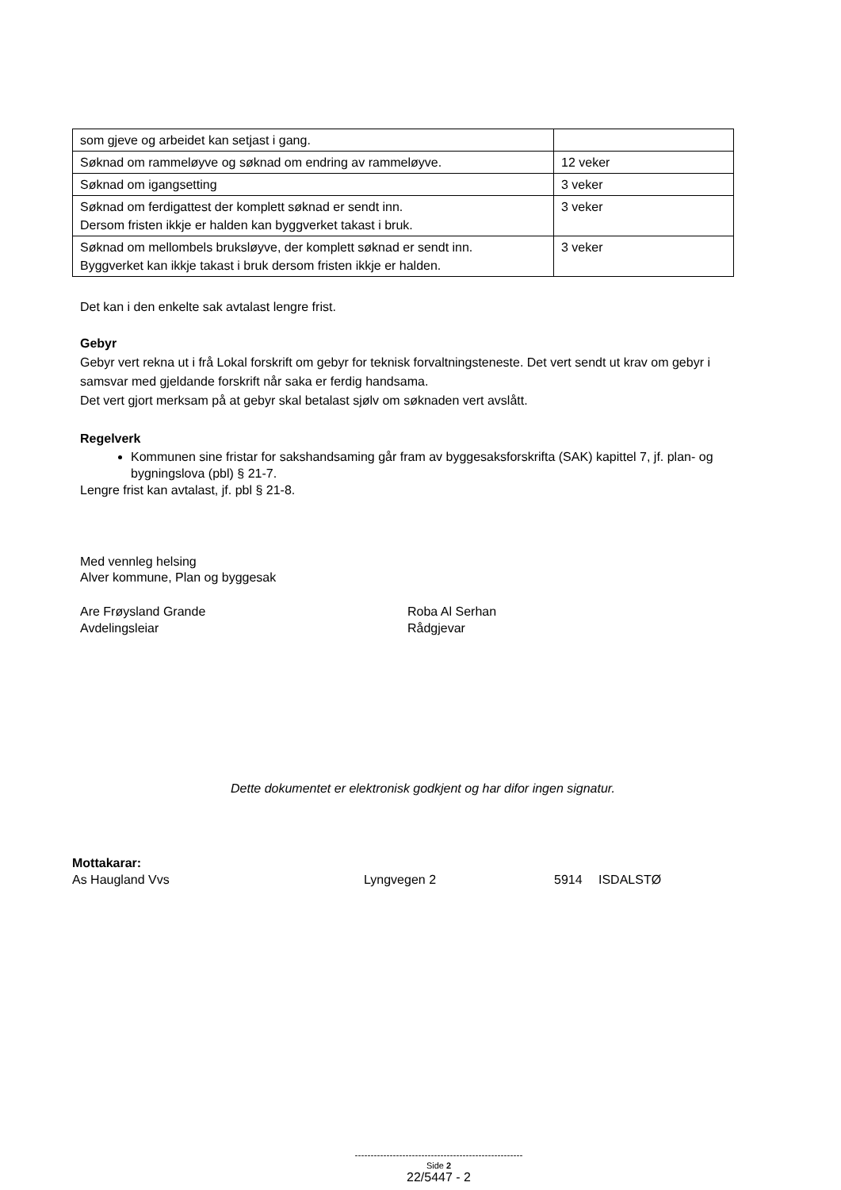| som gjeve og arbeidet kan setjast i gang. | |
| Søknad om rammeløyve og søknad om endring av rammeløyve. | 12 veker |
| Søknad om igangsetting | 3 veker |
| Søknad om ferdigattest der komplett søknad er sendt inn. Dersom fristen ikkje er halden kan byggverket takast i bruk. | 3 veker |
| Søknad om mellombels bruksløyve, der komplett søknad er sendt inn. Byggverket kan ikkje takast i bruk dersom fristen ikkje er halden. | 3 veker |
Det kan i den enkelte sak avtalast lengre frist.
Gebyr
Gebyr vert rekna ut i frå Lokal forskrift om gebyr for teknisk forvaltningsteneste. Det vert sendt ut krav om gebyr i samsvar med gjeldande forskrift når saka er ferdig handsama.
Det vert gjort merksam på at gebyr skal betalast sjølv om søknaden vert avslått.
Regelverk
Kommunen sine fristar for sakshandsaming går fram av byggesaksforskrifta (SAK) kapittel 7, jf. plan- og bygningslova (pbl) § 21-7.
Lengre frist kan avtalast, jf. pbl § 21-8.
Med vennleg helsing
Alver kommune, Plan og byggesak
Are Frøysland Grande
Avdelingsleiar
Roba Al Serhan
Rådgjevar
Dette dokumentet er elektronisk godkjent og har difor ingen signatur.
Mottakarar:
As Haugland Vvs Lyngvegen 2 5914
ISDALSTØ
-----------------------------------------------------
Side 2
22/5447 - 2